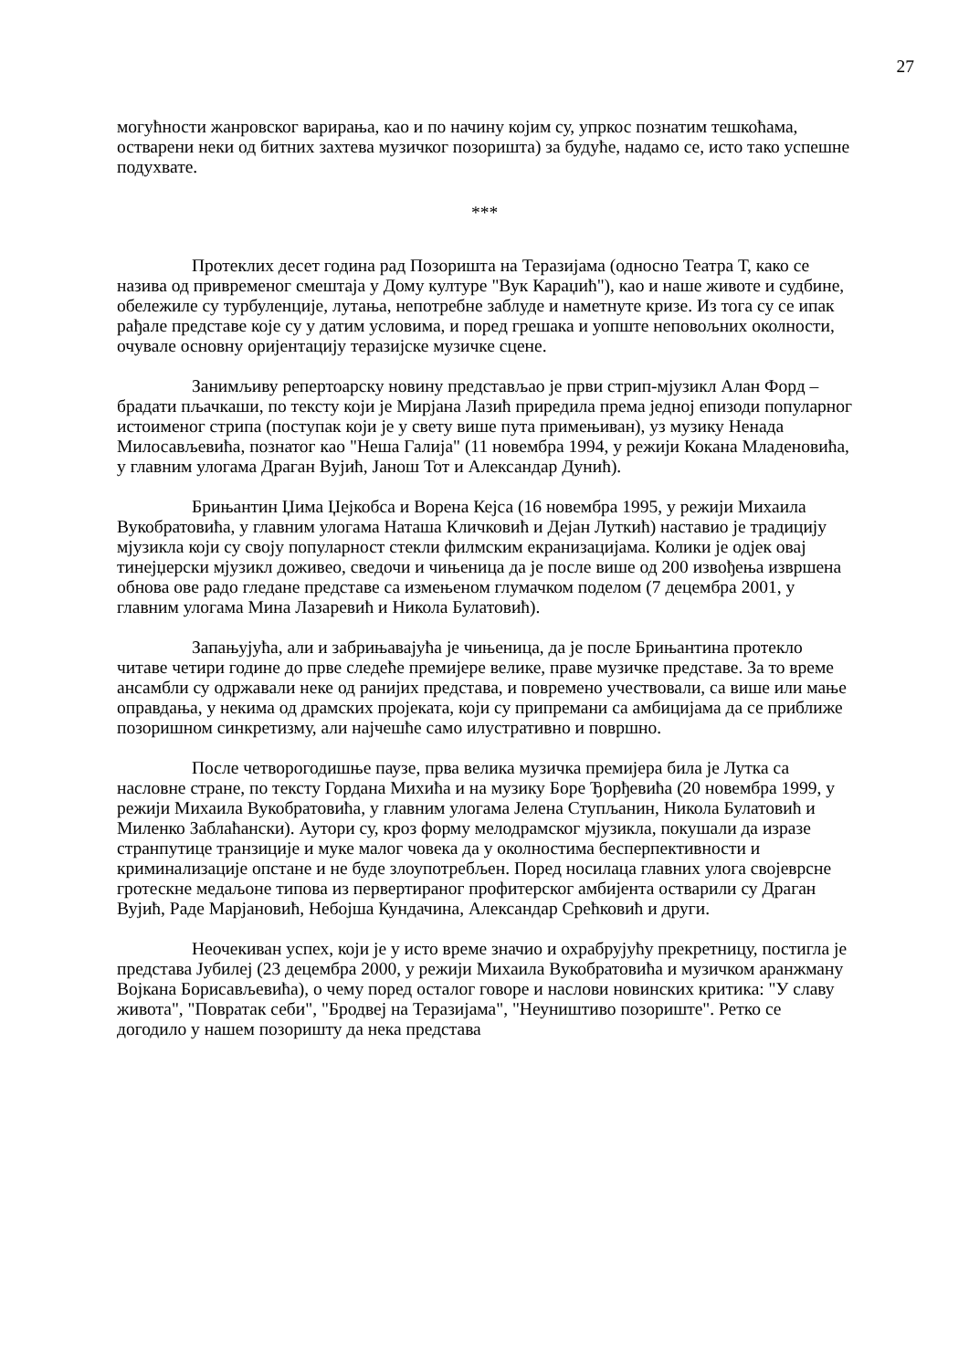27
могућности жанровског варирања, као и по начину којим су, упркос познатим тешкоћама, остварени неки од битних захтева музичког позоришта) за будуће, надамо се, исто тако успешне подухвате.
***
Протеклих десет година рад Позоришта на Теразијама (односно Театра Т, како се назива од привременог смештаја у Дому културе "Вук Караџић"), као и наше животе и судбине, обележиле су турбуленције, лутања, непотребне заблуде и наметнуте кризе. Из тога су се ипак рађале представе које су у датим условима, и поред грешака и уопште неповољних околности, очувале основну оријентацију теразијске музичке сцене.
Занимљиву репертоарску новину представљао је први стрип-мјузикл Алан Форд – брадати пљачкаши, по тексту који је Мирјана Лазић приредила према једној епизоди популарног истоименог стрипа (поступак који је у свету више пута примењиван), уз музику Ненада Милосављевића, познатог као "Неша Галија" (11 новембра 1994, у режији Кокана Младеновића, у главним улогама Драган Вујић, Јанош Тот и Александар Дунић).
Брињантин Џима Џејкобса и Ворена Кејса (16 новембра 1995, у режији Михаила Вукобратовића, у главним улогама Наташа Кличковић и Дејан Луткић) наставио је традицију мјузикла који су своју популарност стекли филмским екранизацијама. Колики је одјек овај тинејџерски мјузикл доживео, сведочи и чињеница да је после више од 200 извођења извршена обнова ове радо гледане представе са измењеном глумачком поделом (7 децембра 2001, у главним улогама Мина Лазаревић и Никола Булатовић).
Запањујућа, али и забрињавајућа је чињеница, да је после Брињантина протекло читаве четири године до прве следеће премијере велике, праве музичке представе. За то време ансамбли су одржавали неке од ранијих представа, и повремено учествовали, са више или мање оправдања, у некима од драмских пројеката, који су припремани са амбицијама да се приближе позоришном синкретизму, али најчешће само илустративно и површно.
После четворогодишње паузе, прва велика музичка премијера била је Лутка са насловне стране, по тексту Гордана Михића и на музику Боре Ђорђевића (20 новембра 1999, у режији Михаила Вукобратовића, у главним улогама Јелена Ступљанин, Никола Булатовић и Миленко Заблаћански). Аутори су, кроз форму мелодрамског мјузикла, покушали да изразе странпутице транзиције и муке малог човека да у околностима бесперпективности и криминализације опстане и не буде злоупотребљен. Поред носилаца главних улога својеврсне гротескне медаљоне типова из первертираног профитерског амбијента остварили су Драган Вујић, Раде Марјановић, Небојша Кундачина, Александар Срећковић и други.
Неочекиван успех, који је у исто време значио и охрабрујућу прекретницу, постигла је представа Јубилеј (23 децембра 2000, у режији Михаила Вукобратовића и музичком аранжману Војкана Борисављевића), о чему поред осталог говоре и наслови новинских критика: "У славу живота", "Повратак себи", "Бродвеј на Теразијама", "Неуништиво позориште". Ретко се догодило у нашем позоришту да нека представа